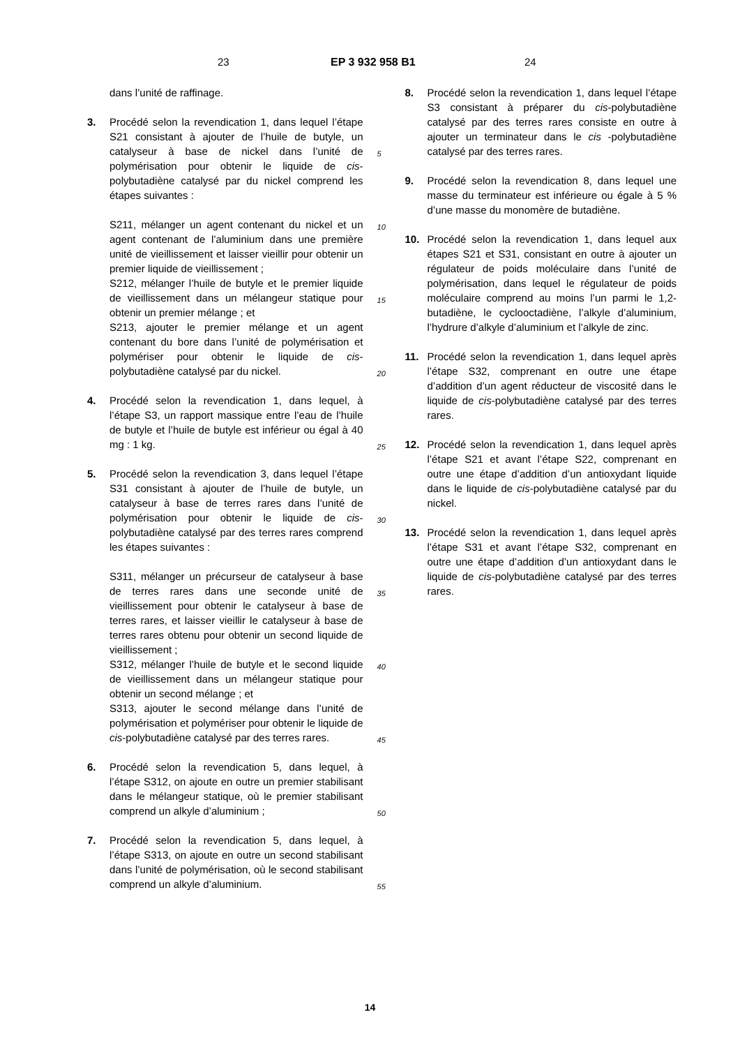23 EP 3 932 958 B1 24
dans l’unité de raffinage.
3. Procédé selon la revendication 1, dans lequel l’étape S21 consistant à ajouter de l’huile de butyle, un catalyseur à base de nickel dans l’unité de polymérisation pour obtenir le liquide de cis-polybutadiène catalysé par du nickel comprend les étapes suivantes :
S211, mélanger un agent contenant du nickel et un agent contenant de l’aluminium dans une première unité de vieillissement et laisser vieillir pour obtenir un premier liquide de vieillissement ;
S212, mélanger l’huile de butyle et le premier liquide de vieillissement dans un mélangeur statique pour obtenir un premier mélange ; et
S213, ajouter le premier mélange et un agent contenant du bore dans l’unité de polymérisation et polymériser pour obtenir le liquide de cis-polybutadiène catalysé par du nickel.
4. Procédé selon la revendication 1, dans lequel, à l’étape S3, un rapport massique entre l’eau de l’huile de butyle et l’huile de butyle est inférieur ou égal à 40 mg : 1 kg.
5. Procédé selon la revendication 3, dans lequel l’étape S31 consistant à ajouter de l’huile de butyle, un catalyseur à base de terres rares dans l’unité de polymérisation pour obtenir le liquide de cis-polybutadiène catalysé par des terres rares comprend les étapes suivantes :
S311, mélanger un précurseur de catalyseur à base de terres rares dans une seconde unité de vieillissement pour obtenir le catalyseur à base de terres rares, et laisser vieillir le catalyseur à base de terres rares obtenu pour obtenir un second liquide de vieillissement ;
S312, mélanger l’huile de butyle et le second liquide de vieillissement dans un mélangeur statique pour obtenir un second mélange ; et
S313, ajouter le second mélange dans l’unité de polymérisation et polymériser pour obtenir le liquide de cis-polybutadiène catalysé par des terres rares.
6. Procédé selon la revendication 5, dans lequel, à l’étape S312, on ajoute en outre un premier stabilisant dans le mélangeur statique, où le premier stabilisant comprend un alkyle d’aluminium ;
7. Procédé selon la revendication 5, dans lequel, à l’étape S313, on ajoute en outre un second stabilisant dans l’unité de polymérisation, où le second stabilisant comprend un alkyle d’aluminium.
5
10
15
20
25
30
35
40
45
50
55
8. Procédé selon la revendication 1, dans lequel l’étape S3 consistant à préparer du cis-polybutadiène catalysé par des terres rares consiste en outre à ajouter un terminateur dans le cis -polybutadiène catalysé par des terres rares.
9. Procédé selon la revendication 8, dans lequel une masse du terminateur est inférieure ou égale à 5 % d’une masse du monomère de butadiène.
10. Procédé selon la revendication 1, dans lequel aux étapes S21 et S31, consistant en outre à ajouter un régulateur de poids moléculaire dans l’unité de polymérisation, dans lequel le régulateur de poids moléculaire comprend au moins l’un parmi le 1,2-butadiène, le cyclooctadiène, l’alkyle d’aluminium, l’hydrure d’alkyle d’aluminium et l’alkyle de zinc.
11. Procédé selon la revendication 1, dans lequel après l’étape S32, comprenant en outre une étape d’addition d’un agent réducteur de viscosité dans le liquide de cis-polybutadiène catalysé par des terres rares.
12. Procédé selon la revendication 1, dans lequel après l’étape S21 et avant l’étape S22, comprenant en outre une étape d’addition d’un antioxydant liquide dans le liquide de cis-polybutadiène catalysé par du nickel.
13. Procédé selon la revendication 1, dans lequel après l’étape S31 et avant l’étape S32, comprenant en outre une étape d’addition d’un antioxydant dans le liquide de cis-polybutadiène catalysé par des terres rares.
14